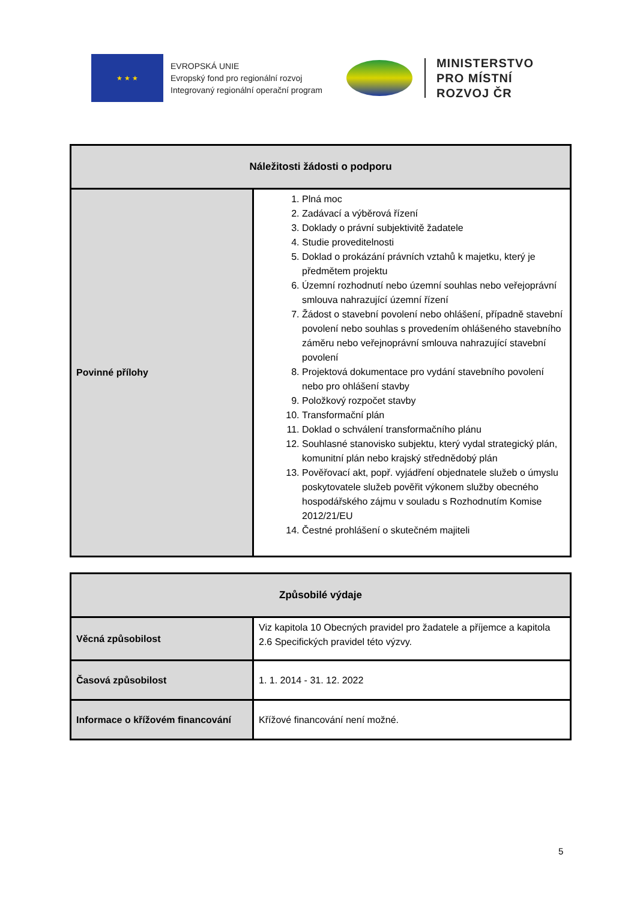★ ★ ★
EVROPSKÁ UNIE
Evropský fond pro regionální rozvoj
Integrovaný regionální operační program
MINISTERSTVO
PRO MÍSTNÍ
ROZVOJ ČR
| Náležitosti žádosti o podporu | |
| --- | --- |
| Povinné přílohy | 1. Plná moc 2. Zadávací a výběrová řízení 3. Doklady o právní subjektivitě žadatele 4. Studie proveditelnosti 5. Doklad o prokázání právních vztahů k majetku, který je předmětem projektu 6. Územní rozhodnutí nebo územní souhlas nebo veřejoprávní smlouva nahrazující územní řízení 7. Žádost o stavební povolení nebo ohlášení, případně stavební povolení nebo souhlas s provedením ohlášeného stavebního záměru nebo veřejnoprávní smlouva nahrazující stavební povolení 8. Projektová dokumentace pro vydání stavebního povolení nebo pro ohlášení stavby 9. Položkový rozpočet stavby 10. Transformační plán 11. Doklad o schválení transformačního plánu 12. Souhlasné stanovisko subjektu, který vydal strategický plán, komunitní plán nebo krajský střednědobý plán 13. Pověřovací akt, popř. vyjádření objednatele služeb o úmyslu poskytovatele služeb pověřit výkonem služby obecného hospodářského zájmu v souladu s Rozhodnutím Komise 2012/21/EU 14. Čestné prohlášení o skutečném majiteli |
| Způsobilé výdaje | |
| --- | --- |
| Věcná způsobilost | Viz kapitola 10 Obecných pravidel pro žadatele a příjemce a kapitola 2.6 Specifických pravidel této výzvy. |
| Časová způsobilost | 1. 1. 2014 - 31. 12. 2022 |
| Informace o křížovém financování | Křížové financování není možné. |
5